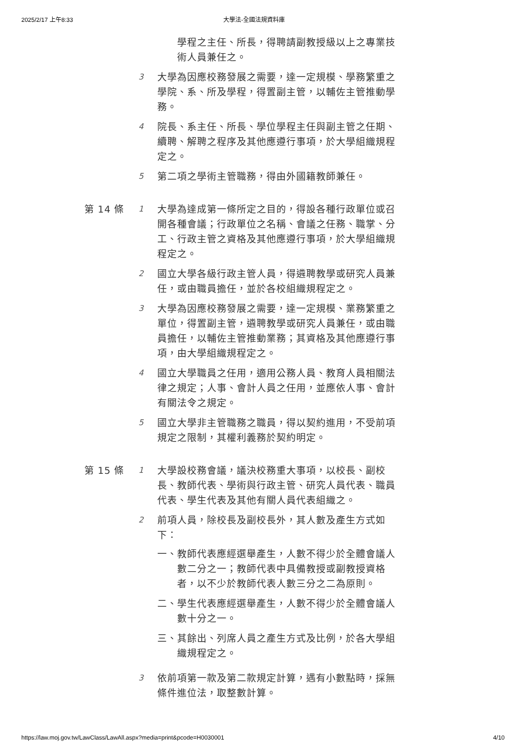2025/2/17 上午8:33 大學法-全國法規資料庫
學程之主任、所長，得聘請副教授級以上之專業技術人員兼任之。
3
大學為因應校務發展之需要，達一定規模、學務繁重之學院、系、所及學程，得置副主管，以輔佐主管推動學務。
4
院長、系主任、所長、學位學程主任與副主管之任期、續聘、解聘之程序及其他應遵行事項，於大學組織規程定之。
5
第二項之學術主管職務，得由外國籍教師兼任。
第 14 條
1
大學為達成第一條所定之目的，得設各種行政單位或召開各種會議；行政單位之名稱、會議之任務、職掌、分工、行政主管之資格及其他應遵行事項，於大學組織規程定之。
2
國立大學各級行政主管人員，得遴聘教學或研究人員兼任，或由職員擔任，並於各校組織規程定之。
3
大學為因應校務發展之需要，達一定規模、業務繁重之單位，得置副主管，遴聘教學或研究人員兼任，或由職員擔任，以輔佐主管推動業務；其資格及其他應遵行事項，由大學組織規程定之。
4
國立大學職員之任用，適用公務人員、教育人員相關法律之規定；人事、會計人員之任用，並應依人事、會計有關法令之規定。
5
國立大學非主管職務之職員，得以契約進用，不受前項規定之限制，其權利義務於契約明定。
第 15 條
1
大學設校務會議，議決校務重大事項，以校長、副校長、教師代表、學術與行政主管、研究人員代表、職員代表、學生代表及其他有關人員代表組織之。
2
前項人員，除校長及副校長外，其人數及產生方式如下：
一、教師代表應經選舉產生，人數不得少於全體會議人數二分之一；教師代表中具備教授或副教授資格者，以不少於教師代表人數三分之二為原則。
二、學生代表應經選舉產生，人數不得少於全體會議人數十分之一。
三、其餘出、列席人員之產生方式及比例，於各大學組織規程定之。
3
依前項第一款及第二款規定計算，遇有小數點時，採無條件進位法，取整數計算。
https://law.moj.gov.tw/LawClass/LawAll.aspx?media=print&pcode=H0030001 4/10